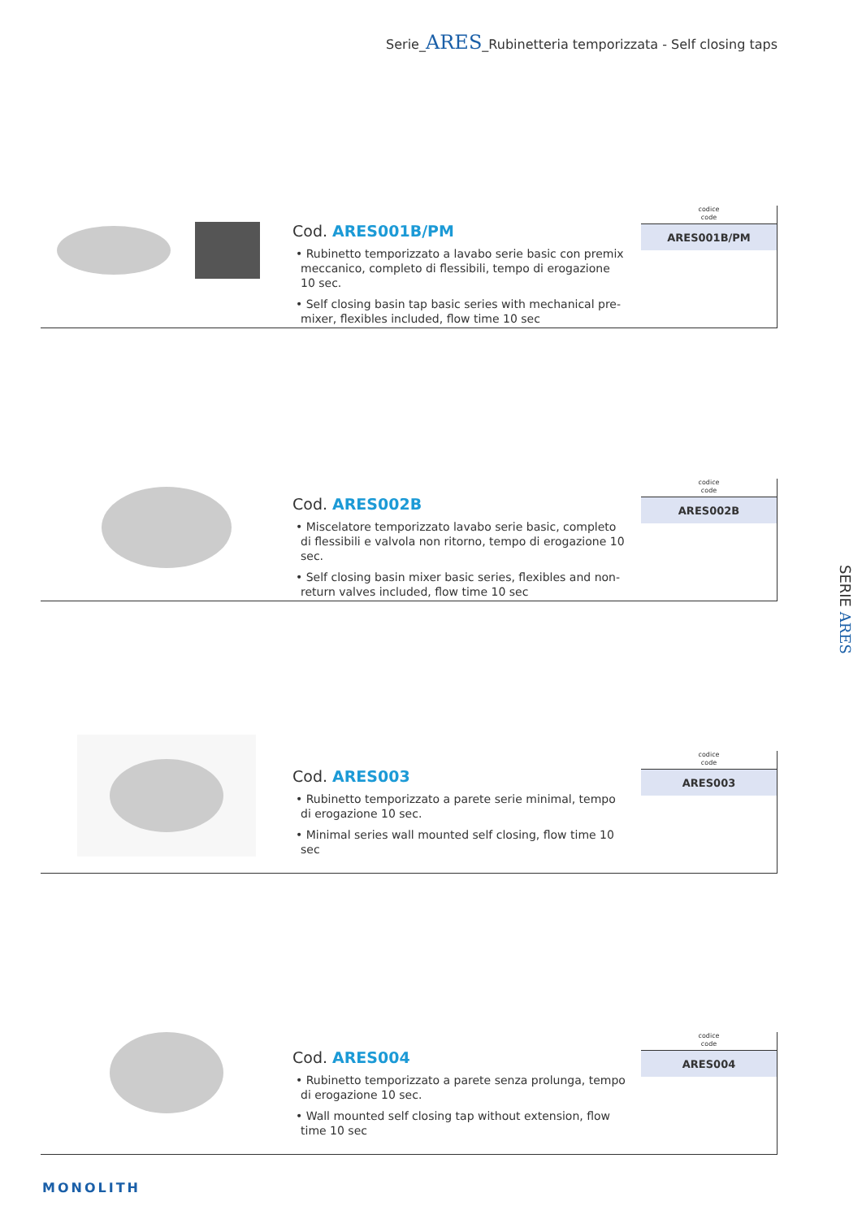Serie_ARES_Rubinetteria temporizzata - Self closing taps
Cod. ARES001B/PM
• Rubinetto temporizzato a lavabo serie basic con premix meccanico, completo di flessibili, tempo di erogazione 10 sec.
• Self closing basin tap basic series with mechanical pre-mixer, flexibles included, flow time 10 sec
codice
code
| ARES001B/PM |
Cod. ARES002B
• Miscelatore temporizzato lavabo serie basic, completo di flessibili e valvola non ritorno, tempo di erogazione 10 sec.
• Self closing basin mixer basic series, flexibles and non-return valves included, flow time 10 sec
codice
code
| ARES002B |
Cod. ARES003
• Rubinetto temporizzato a parete serie minimal, tempo di erogazione 10 sec.
• Minimal series wall mounted self closing, flow time 10 sec
codice
code
| ARES003 |
Cod. ARES004
• Rubinetto temporizzato a parete senza prolunga, tempo di erogazione 10 sec.
• Wall mounted self closing tap without extension, flow time 10 sec
codice
code
| ARES004 |
SERIE ARES
MONOLITH